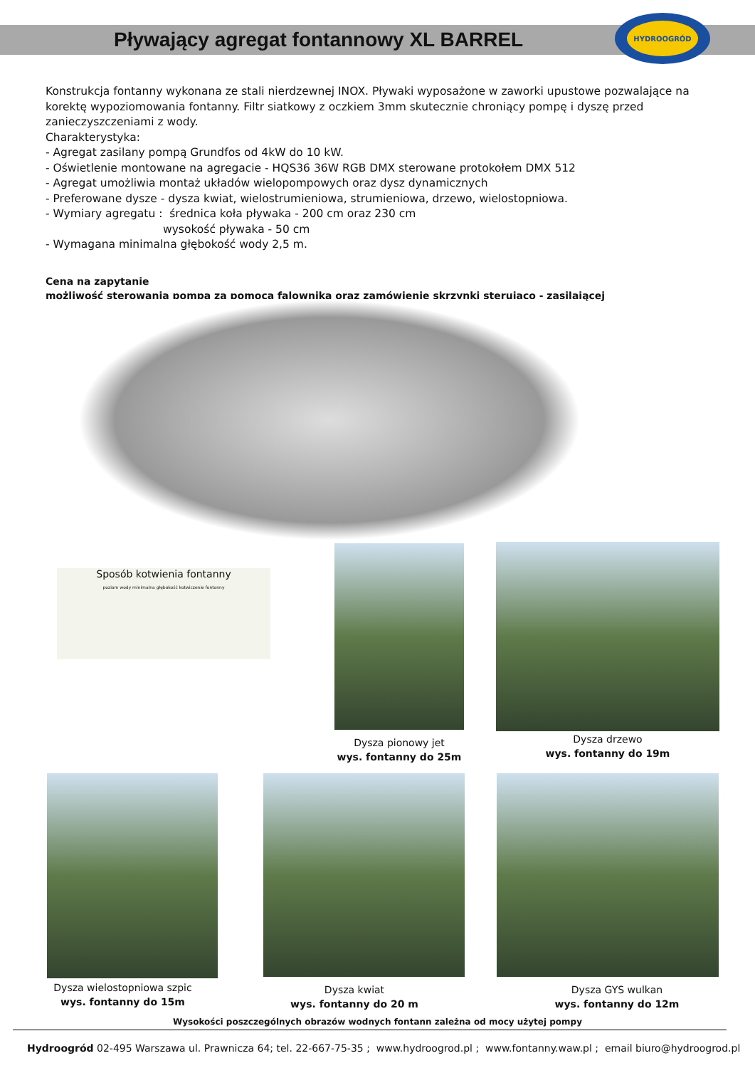Pływający agregat fontannowy XL BARREL
HYDROOGRÓD
Konstrukcja fontanny wykonana ze stali nierdzewnej INOX. Pływaki wyposażone w zaworki upustowe pozwalające na korektę wypoziomowania fontanny. Filtr siatkowy z oczkiem 3mm skutecznie chroniący pompę i dyszę przed zanieczyszczeniami z wody.
Charakterystyka:
- Agregat zasilany pompą Grundfos od 4kW do 10 kW.
- Oświetlenie montowane na agregacie - HQS36 36W RGB DMX sterowane protokołem DMX 512
- Agregat umożliwia montaż układów wielopompowych oraz dysz dynamicznych
- Preferowane dysze - dysza kwiat, wielostrumieniowa, strumieniowa, drzewo, wielostopniowa.
- Wymiary agregatu : średnica koła pływaka - 200 cm oraz 230 cm
wysokość pływaka - 50 cm
- Wymagana minimalna głębokość wody 2,5 m.
Cena na zapytanie
możliwość sterowania pompą za pomocą falownika oraz zamówienie skrzynki sterująco - zasilającej
Sposób kotwienia fontanny
poziom wody minimalna głębokość kotwiczenie fontanny
Dysza pionowy jet
wys. fontanny do 25m
Dysza drzewo
wys. fontanny do 19m
Dysza wielostopniowa szpic
wys. fontanny do 15m
Dysza kwiat
wys. fontanny do 20 m
Dysza GYS wulkan
wys. fontanny do 12m
Wysokości poszczególnych obrazów wodnych fontann zależna od mocy użytej pompy
Hydroogród 02-495 Warszawa ul. Prawnicza 64; tel. 22-667-75-35 ; www.hydroogrod.pl ; www.fontanny.waw.pl ; email biuro@hydroogrod.pl